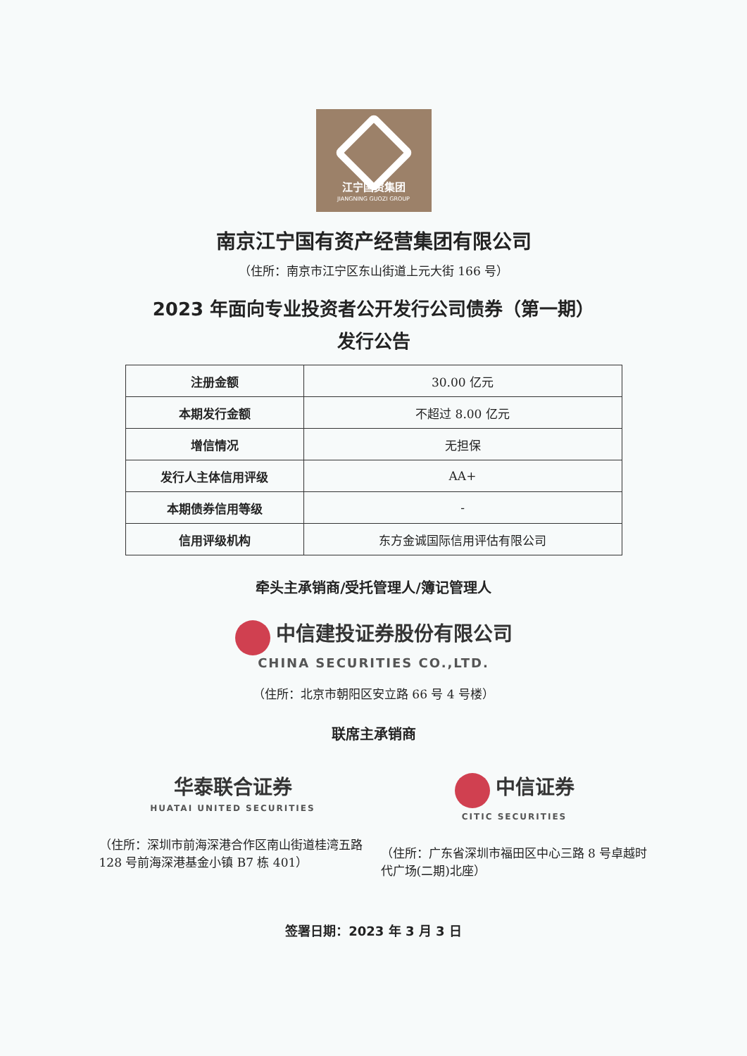江宁国资集团
JIANGNING GUOZI GROUP
南京江宁国有资产经营集团有限公司
（住所：南京市江宁区东山街道上元大街 166 号）
2023 年面向专业投资者公开发行公司债券（第一期）
发行公告
| 注册金额 | 30.00 亿元 |
| 本期发行金额 | 不超过 8.00 亿元 |
| 增信情况 | 无担保 |
| 发行人主体信用评级 | AA+ |
| 本期债券信用等级 | - |
| 信用评级机构 | 东方金诚国际信用评估有限公司 |
牵头主承销商/受托管理人/簿记管理人
中信建投证券股份有限公司
CHINA SECURITIES CO.,LTD.
（住所：北京市朝阳区安立路 66 号 4 号楼）
联席主承销商
华泰联合证券
HUATAI UNITED SECURITIES
（住所：深圳市前海深港合作区南山街道桂湾五路 128 号前海深港基金小镇 B7 栋 401）
中信证券
CITIC SECURITIES
（住所：广东省深圳市福田区中心三路 8 号卓越时代广场(二期)北座）
签署日期：2023 年 3 月 3 日